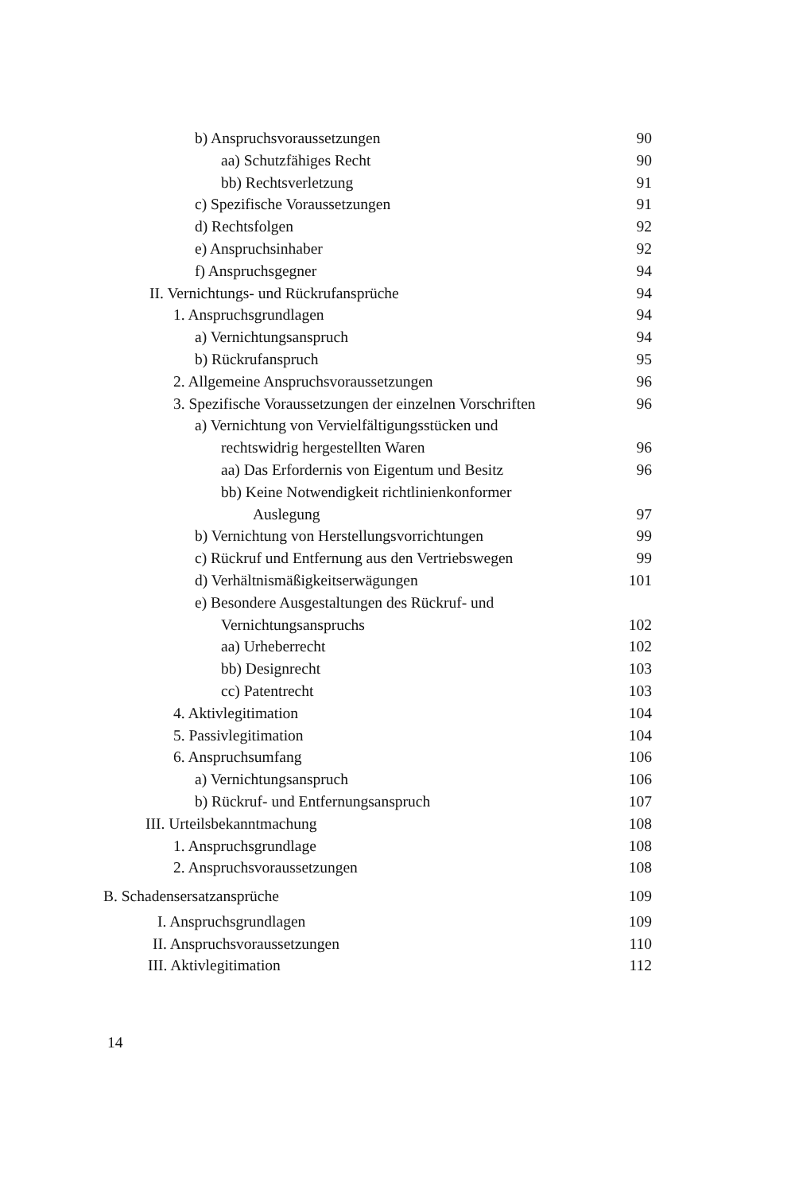b) Anspruchsvoraussetzungen 90
aa) Schutzfähiges Recht 90
bb) Rechtsverletzung 91
c) Spezifische Voraussetzungen 91
d) Rechtsfolgen 92
e) Anspruchsinhaber 92
f) Anspruchsgegner 94
II. Vernichtungs- und Rückrufansprüche 94
1. Anspruchsgrundlagen 94
a) Vernichtungsanspruch 94
b) Rückrufanspruch 95
2. Allgemeine Anspruchsvoraussetzungen 96
3. Spezifische Voraussetzungen der einzelnen Vorschriften 96
a) Vernichtung von Vervielfältigungsstücken und
rechtswidrig hergestellten Waren 96
aa) Das Erfordernis von Eigentum und Besitz 96
bb) Keine Notwendigkeit richtlinienkonformer
Auslegung 97
b) Vernichtung von Herstellungsvorrichtungen 99
c) Rückruf und Entfernung aus den Vertriebswegen 99
d) Verhältnismäßigkeitserwägungen 101
e) Besondere Ausgestaltungen des Rückruf- und
Vernichtungsanspruchs 102
aa) Urheberrecht 102
bb) Designrecht 103
cc) Patentrecht 103
4. Aktivlegitimation 104
5. Passivlegitimation 104
6. Anspruchsumfang 106
a) Vernichtungsanspruch 106
b) Rückruf- und Entfernungsanspruch 107
III. Urteilsbekanntmachung 108
1. Anspruchsgrundlage 108
2. Anspruchsvoraussetzungen 108
B. Schadensersatzansprüche 109
I. Anspruchsgrundlagen 109
II. Anspruchsvoraussetzungen 110
III. Aktivlegitimation 112
14